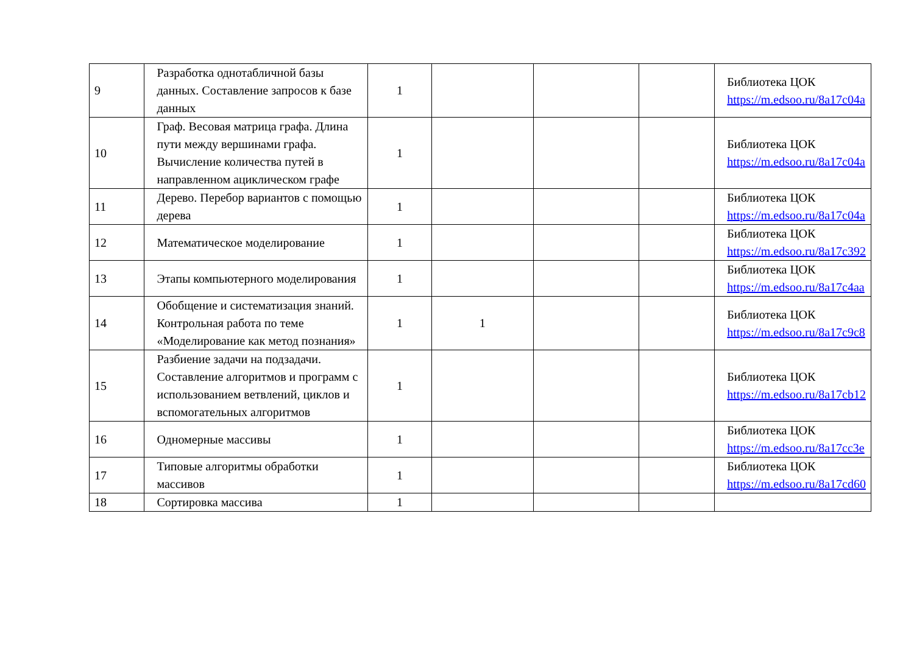| 9 | Разработка однотабличной базы данных. Составление запросов к базе данных | 1 | | | | Библиотека ЦОК https://m.edsoo.ru/8a17c04a |
| 10 | Граф. Весовая матрица графа. Длина пути между вершинами графа. Вычисление количества путей в направленном ациклическом графе | 1 | | | | Библиотека ЦОК https://m.edsoo.ru/8a17c04a |
| 11 | Дерево. Перебор вариантов с помощью дерева | 1 | | | | Библиотека ЦОК https://m.edsoo.ru/8a17c04a |
| 12 | Математическое моделирование | 1 | | | | Библиотека ЦОК https://m.edsoo.ru/8a17c392 |
| 13 | Этапы компьютерного моделирования | 1 | | | | Библиотека ЦОК https://m.edsoo.ru/8a17c4aa |
| 14 | Обобщение и систематизация знаний. Контрольная работа по теме «Моделирование как метод познания» | 1 | 1 | | | Библиотека ЦОК https://m.edsoo.ru/8a17c9c8 |
| 15 | Разбиение задачи на подзадачи. Составление алгоритмов и программ с использованием ветвлений, циклов и вспомогательных алгоритмов | 1 | | | | Библиотека ЦОК https://m.edsoo.ru/8a17cb12 |
| 16 | Одномерные массивы | 1 | | | | Библиотека ЦОК https://m.edsoo.ru/8a17cc3e |
| 17 | Типовые алгоритмы обработки массивов | 1 | | | | Библиотека ЦОК https://m.edsoo.ru/8a17cd60 |
| 18 | Сортировка массива | 1 | | | | |